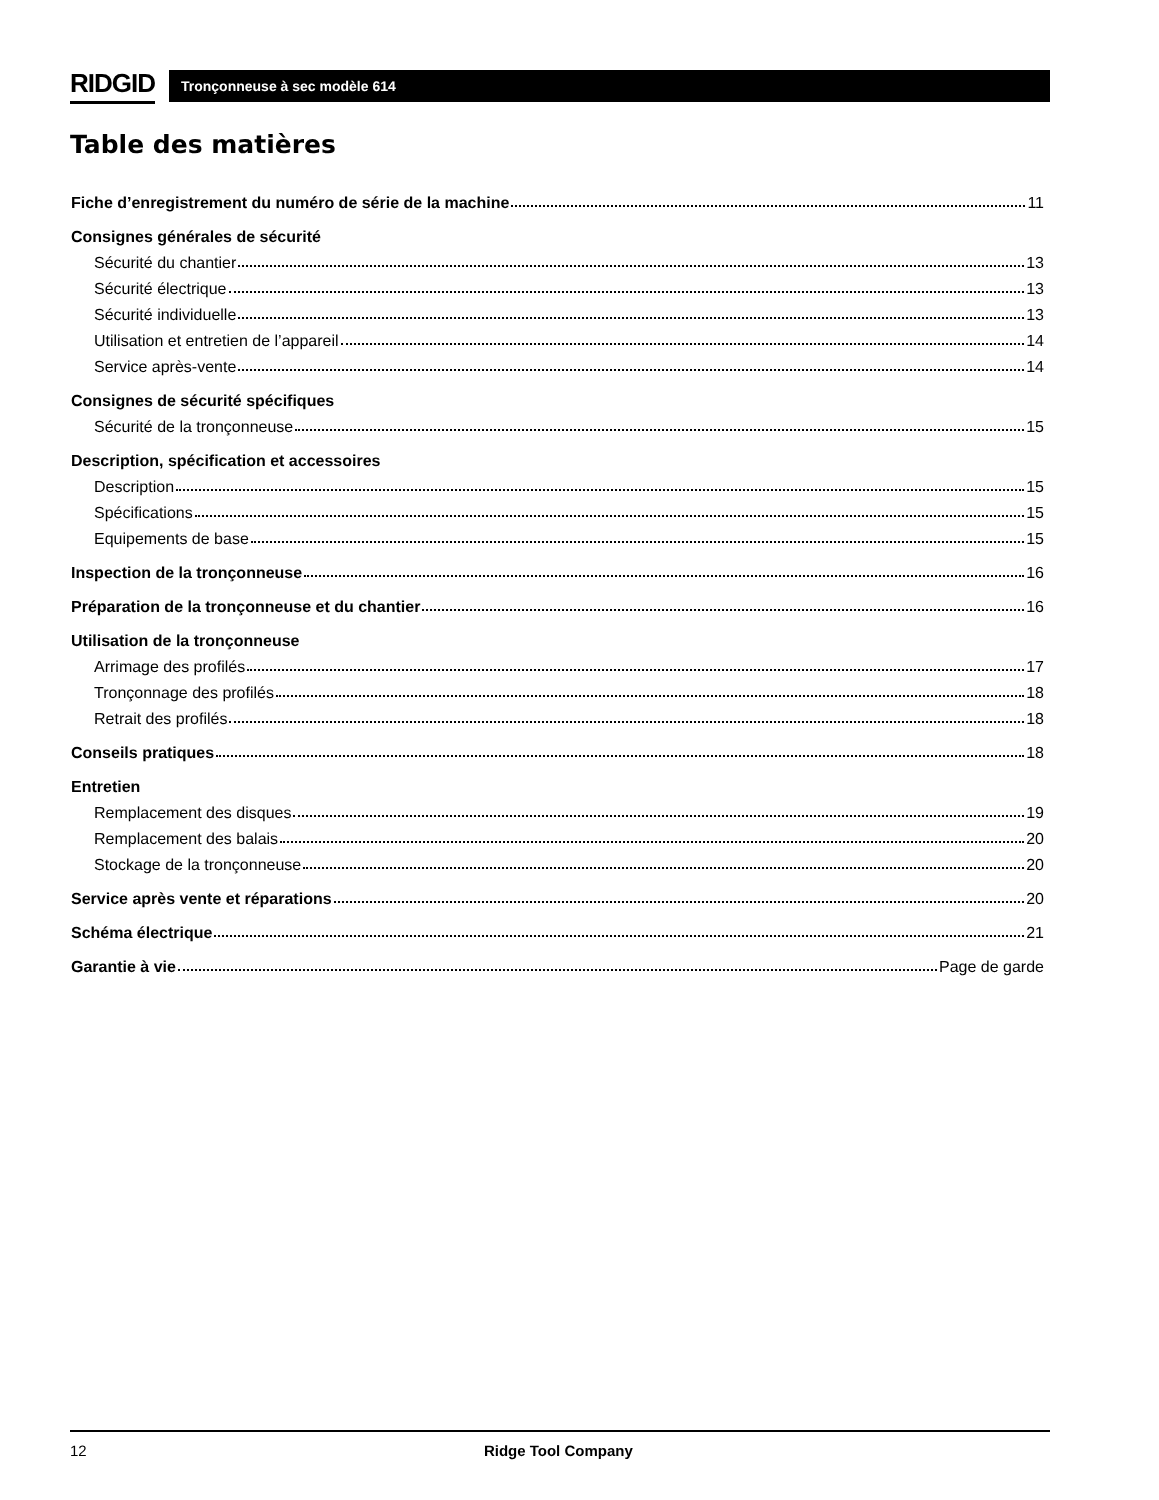RIDGID
Tronçonneuse à sec modèle 614
Table des matières
Fiche d’enregistrement du numéro de série de la machine 11
Consignes générales de sécurité
Sécurité du chantier 13
Sécurité électrique 13
Sécurité individuelle 13
Utilisation et entretien de l’appareil 14
Service après-vente 14
Consignes de sécurité spécifiques
Sécurité de la tronçonneuse 15
Description, spécification et accessoires
Description 15
Spécifications 15
Equipements de base 15
Inspection de la tronçonneuse 16
Préparation de la tronçonneuse et du chantier 16
Utilisation de la tronçonneuse
Arrimage des profilés 17
Tronçonnage des profilés 18
Retrait des profilés 18
Conseils pratiques 18
Entretien
Remplacement des disques 19
Remplacement des balais 20
Stockage de la tronçonneuse 20
Service après vente et réparations 20
Schéma électrique 21
Garantie à vie Page de garde
12 Ridge Tool Company